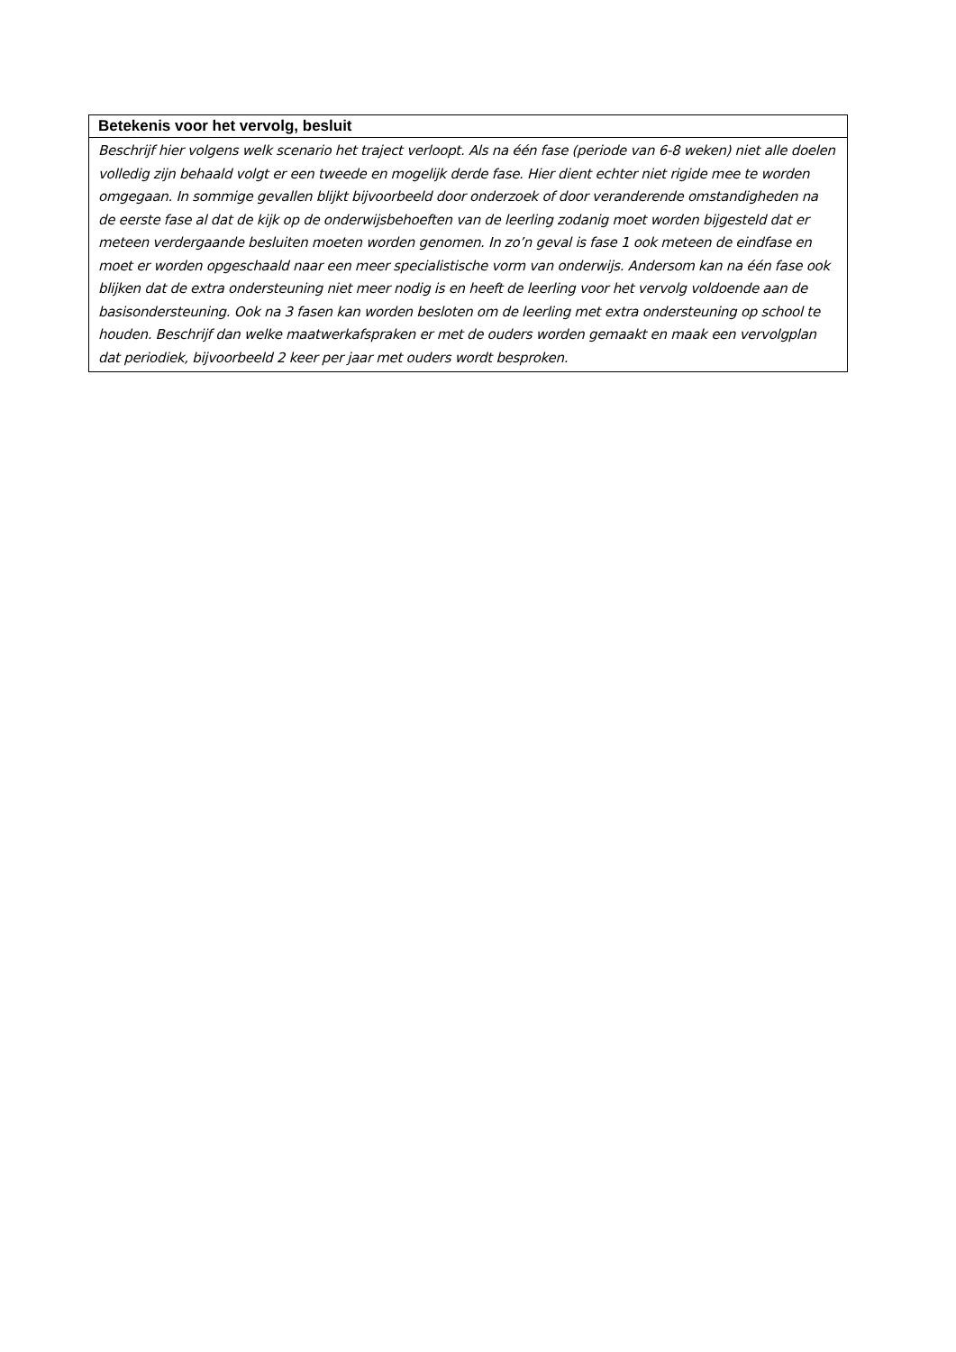| Betekenis voor het vervolg, besluit |
| --- |
| Beschrijf hier volgens welk scenario het traject verloopt. Als na één fase (periode van 6-8 weken) niet alle doelen volledig zijn behaald volgt er een tweede en mogelijk derde fase. Hier dient echter niet rigide mee te worden omgegaan. In sommige gevallen blijkt bijvoorbeeld door onderzoek of door veranderende omstandigheden na de eerste fase al dat de kijk op de onderwijsbehoeften van de leerling zodanig moet worden bijgesteld dat er meteen verdergaande besluiten moeten worden genomen. In zo’n geval is fase 1 ook meteen de eindfase en moet er worden opgeschaald naar een meer specialistische vorm van onderwijs. Andersom kan na één fase ook blijken dat de extra ondersteuning niet meer nodig is en heeft de leerling voor het vervolg voldoende aan de basisondersteuning. Ook na 3 fasen kan worden besloten om de leerling met extra ondersteuning op school te houden. Beschrijf dan welke maatwerkafspraken er met de ouders worden gemaakt en maak een vervolgplan dat periodiek, bijvoorbeeld 2 keer per jaar met ouders wordt besproken. |